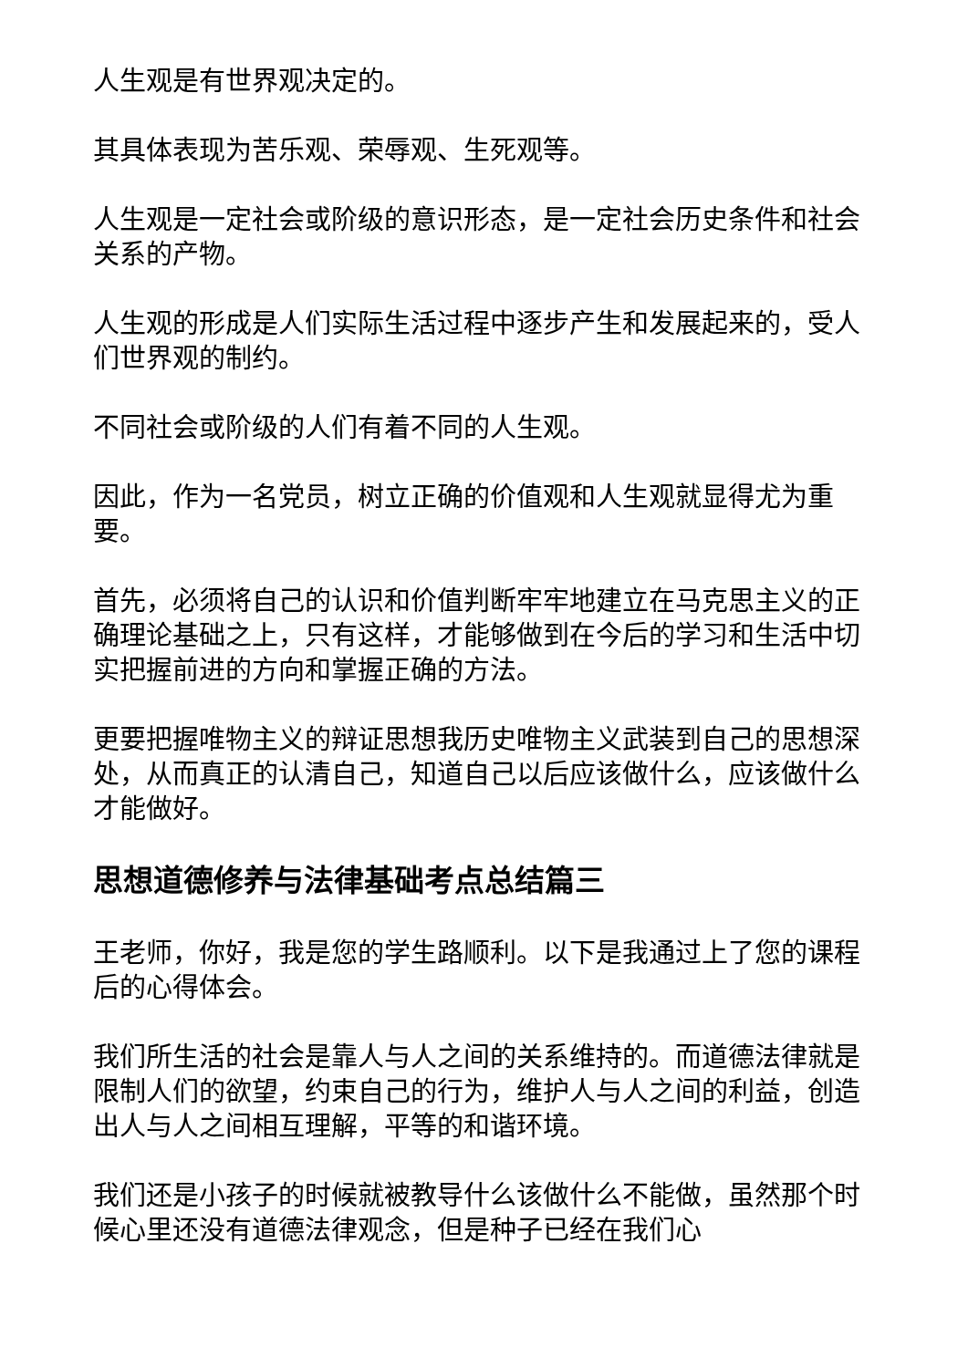人生观是有世界观决定的。
其具体表现为苦乐观、荣辱观、生死观等。
人生观是一定社会或阶级的意识形态，是一定社会历史条件和社会关系的产物。
人生观的形成是人们实际生活过程中逐步产生和发展起来的，受人们世界观的制约。
不同社会或阶级的人们有着不同的人生观。
因此，作为一名党员，树立正确的价值观和人生观就显得尤为重要。
首先，必须将自己的认识和价值判断牢牢地建立在马克思主义的正确理论基础之上，只有这样，才能够做到在今后的学习和生活中切实把握前进的方向和掌握正确的方法。
更要把握唯物主义的辩证思想我历史唯物主义武装到自己的思想深处，从而真正的认清自己，知道自己以后应该做什么，应该做什么才能做好。
思想道德修养与法律基础考点总结篇三
王老师，你好，我是您的学生路顺利。以下是我通过上了您的课程后的心得体会。
我们所生活的社会是靠人与人之间的关系维持的。而道德法律就是限制人们的欲望，约束自己的行为，维护人与人之间的利益，创造出人与人之间相互理解，平等的和谐环境。
我们还是小孩子的时候就被教导什么该做什么不能做，虽然那个时候心里还没有道德法律观念，但是种子已经在我们心